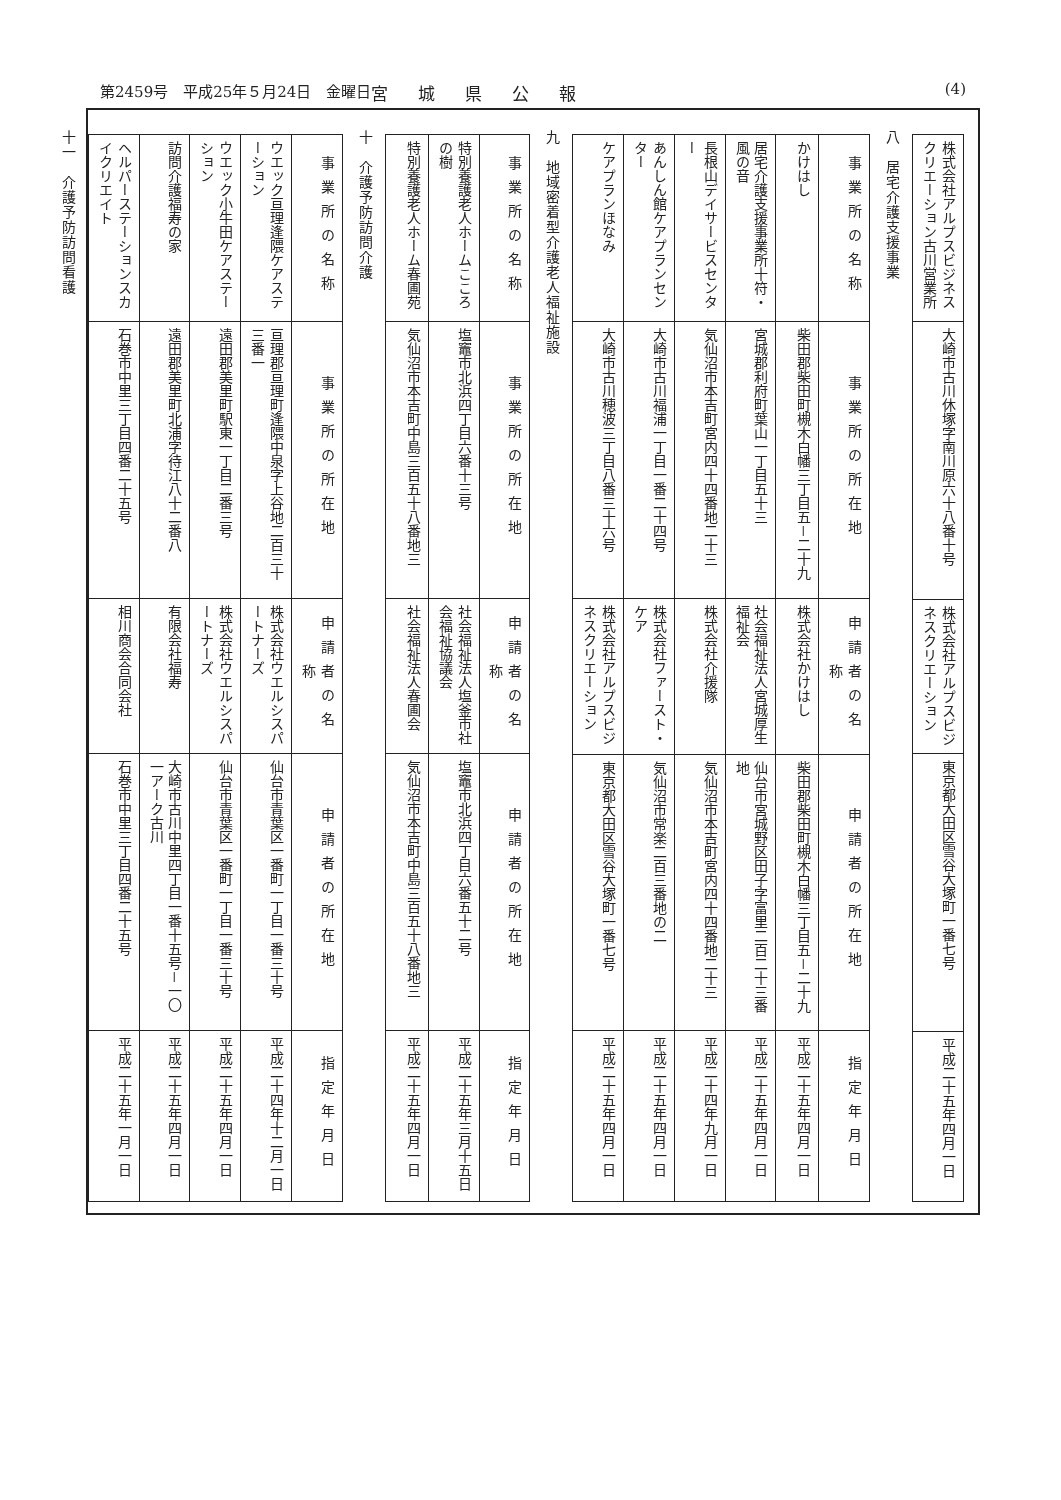第2459号　平成25年５月24日　金曜日 宮城県公報 (4)
| 株式会社アルプスビジネスクリエーション古川営業所 | 大崎市古川休塚字南川原六十八番十号 | 株式会社アルプスビジネスクリエーション | 東京都大田区雪谷大塚町一番七号 | 平成二十五年四月一日 |
八　居宅介護支援事業
| 事業所の名称 | 事業所の所在地 | 申請者の名称 | 申請者の所在地 | 指定年月日 |
| --- | --- | --- | --- | --- |
| かけはし | 柴田郡柴田町槻木白幡三丁目五－二十九 | 株式会社かけはし | 柴田郡柴田町槻木白幡三丁目五－二十九 | 平成二十五年四月一日 |
| 居宅介護支援事業所十符・風の音 | 宮城郡利府町葉山一丁目五十三 | 社会福祉法人宮城厚生福祉会 | 仙台市宮城野区田子字富里二百二十三番地 | 平成二十五年四月一日 |
| 長根山デイサービスセンター | 気仙沼市本吉町宮内四十四番地二十三 | 株式会社介援隊 | 気仙沼市本吉町宮内四十四番地二十三 | 平成二十四年九月一日 |
| あんしん館ケアプランセンター | 大崎市古川福浦一丁目一番二十四号 | 株式会社ファースト・ケア | 気仙沼市常楽二百三番地の二 | 平成二十五年四月一日 |
| ケアプランほなみ | 大崎市古川穂波三丁目八番三十六号 | 株式会社アルプスビジネスクリエーション | 東京都大田区雪谷大塚町一番七号 | 平成二十五年四月一日 |
九　地域密着型介護老人福祉施設
| 事業所の名称 | 事業所の所在地 | 申請者の名称 | 申請者の所在地 | 指定年月日 |
| --- | --- | --- | --- | --- |
| 特別養護老人ホームこころの樹 | 塩竈市北浜四丁目六番十三号 | 社会福祉法人塩釜市社会福祉協議会 | 塩竈市北浜四丁目六番五十二号 | 平成二十五年三月十五日 |
| 特別養護老人ホーム春圃苑 | 気仙沼市本吉町中島三百五十八番地三 | 社会福祉法人春圃会 | 気仙沼市本吉町中島三百五十八番地三 | 平成二十五年四月一日 |
十　介護予防訪問介護
| 事業所の名称 | 事業所の所在地 | 申請者の名称 | 申請者の所在地 | 指定年月日 |
| --- | --- | --- | --- | --- |
| ウエック亘理逢隈ケアステーション | 亘理郡亘理町逢隈中泉字上谷地二百三十三番一 | 株式会社ウエルシスパートナーズ | 仙台市青葉区一番町一丁目一番三十号 | 平成二十四年十二月一日 |
| ウエック小牛田ケアステーション | 遠田郡美里町駅東一丁目二番三号 | 株式会社ウエルシスパートナーズ | 仙台市青葉区一番町一丁目一番三十号 | 平成二十五年四月一日 |
| 訪問介護福寿の家 | 遠田郡美里町北浦字待江八十二番八 | 有限会社福寿 | 大崎市古川中里四丁目一番十五号－一〇一アーク古川 | 平成二十五年四月一日 |
| ヘルパーステーションスカイクリエイト | 石巻市中里三丁目四番二十五号 | 相川商会合同会社 | 石巻市中里三丁目四番二十五号 | 平成二十五年一月一日 |
十一　介護予防訪問看護